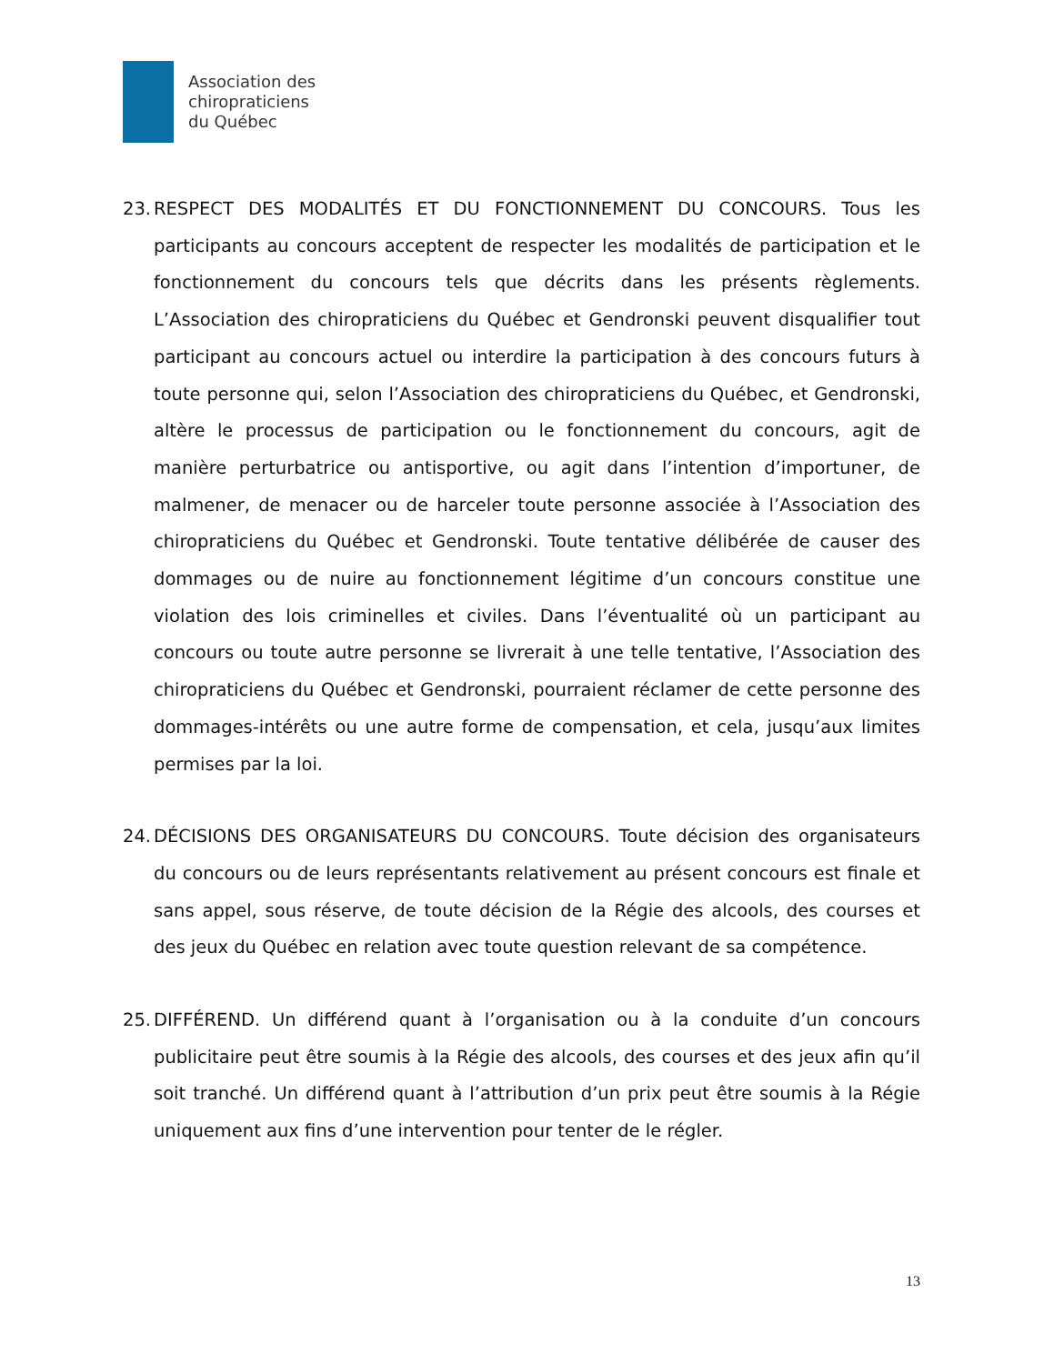Association des
chiropraticiens
du Québec
23.
RESPECT DES MODALITÉS ET DU FONCTIONNEMENT DU CONCOURS. Tous les participants au concours acceptent de respecter les modalités de participation et le fonctionnement du concours tels que décrits dans les présents règlements. L’Association des chiropraticiens du Québec et Gendronski peuvent disqualifier tout participant au concours actuel ou interdire la participation à des concours futurs à toute personne qui, selon l’Association des chiropraticiens du Québec, et Gendronski, altère le processus de participation ou le fonctionnement du concours, agit de manière perturbatrice ou antisportive, ou agit dans l’intention d’importuner, de malmener, de menacer ou de harceler toute personne associée à l’Association des chiropraticiens du Québec et Gendronski. Toute tentative délibérée de causer des dommages ou de nuire au fonctionnement légitime d’un concours constitue une violation des lois criminelles et civiles. Dans l’éventualité où un participant au concours ou toute autre personne se livrerait à une telle tentative, l’Association des chiropraticiens du Québec et Gendronski, pourraient réclamer de cette personne des dommages-intérêts ou une autre forme de compensation, et cela, jusqu’aux limites permises par la loi.
24.
DÉCISIONS DES ORGANISATEURS DU CONCOURS. Toute décision des organisateurs du concours ou de leurs représentants relativement au présent concours est finale et sans appel, sous réserve, de toute décision de la Régie des alcools, des courses et des jeux du Québec en relation avec toute question relevant de sa compétence.
25.
DIFFÉREND. Un différend quant à l’organisation ou à la conduite d’un concours publicitaire peut être soumis à la Régie des alcools, des courses et des jeux afin qu’il soit tranché. Un différend quant à l’attribution d’un prix peut être soumis à la Régie uniquement aux fins d’une intervention pour tenter de le régler.
13